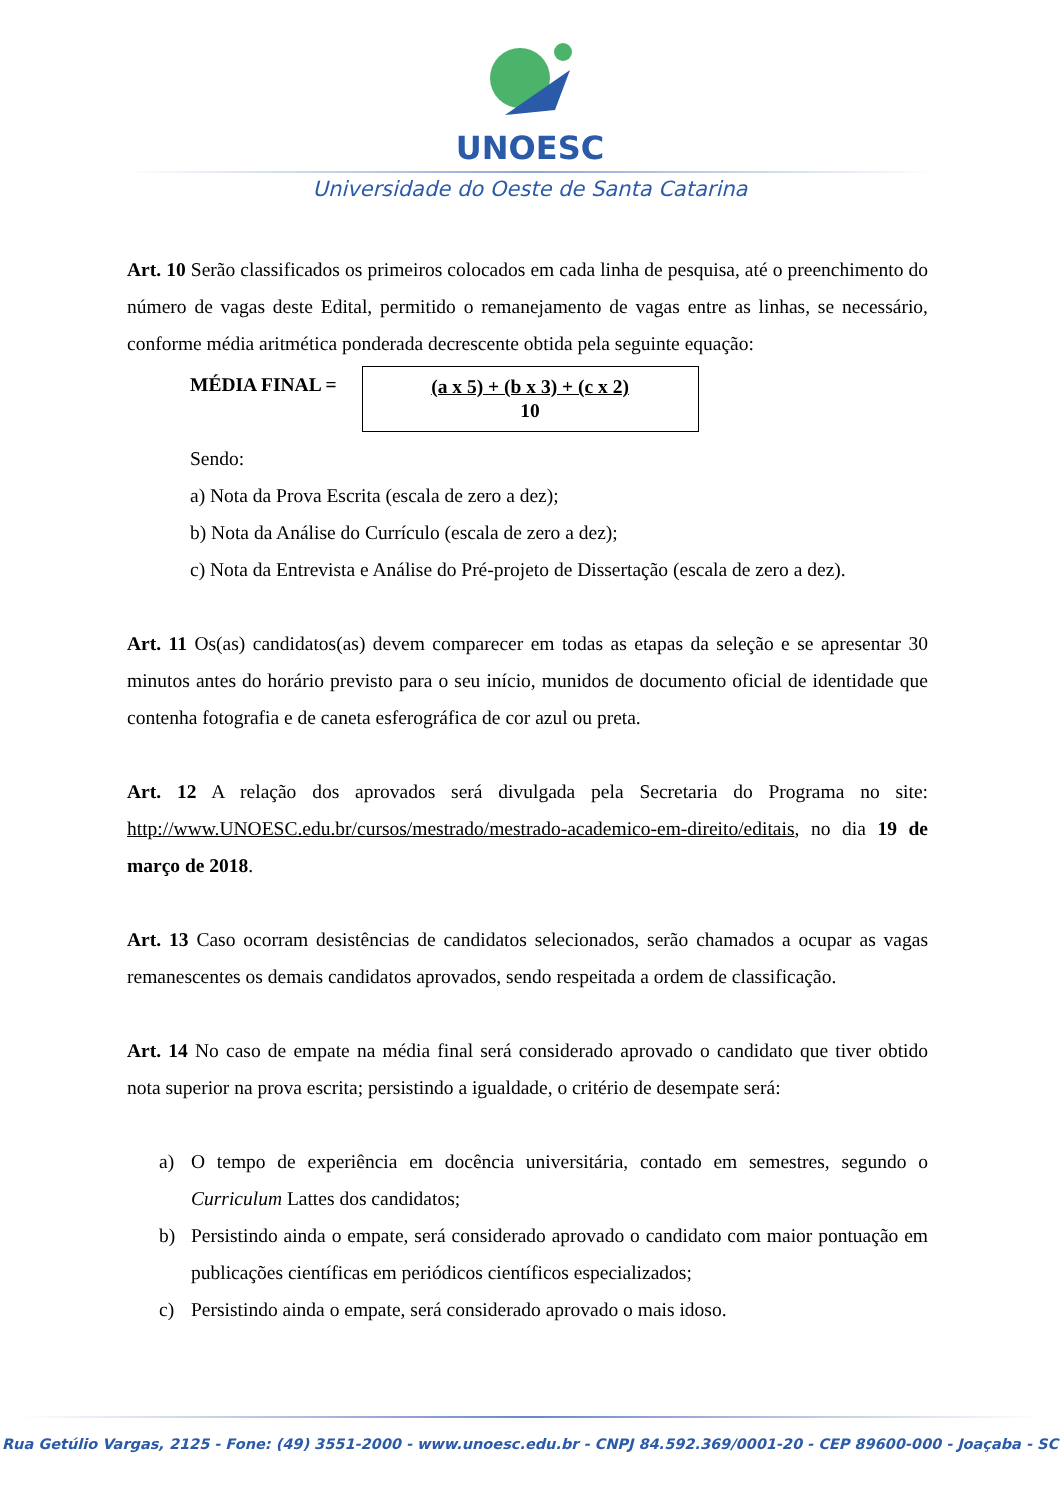UNOESC
Universidade do Oeste de Santa Catarina
Art. 10 Serão classificados os primeiros colocados em cada linha de pesquisa, até o preenchimento do número de vagas deste Edital, permitido o remanejamento de vagas entre as linhas, se necessário, conforme média aritmética ponderada decrescente obtida pela seguinte equação:
MÉDIA FINAL =
(a x 5) + (b x 3) + (c x 2)
10
Sendo:
a) Nota da Prova Escrita (escala de zero a dez);
b) Nota da Análise do Currículo (escala de zero a dez);
c) Nota da Entrevista e Análise do Pré-projeto de Dissertação (escala de zero a dez).
Art. 11 Os(as) candidatos(as) devem comparecer em todas as etapas da seleção e se apresentar 30 minutos antes do horário previsto para o seu início, munidos de documento oficial de identidade que contenha fotografia e de caneta esferográfica de cor azul ou preta.
Art. 12 A relação dos aprovados será divulgada pela Secretaria do Programa no site: http://www.UNOESC.edu.br/cursos/mestrado/mestrado-academico-em-direito/editais, no dia 19 de março de 2018.
Art. 13 Caso ocorram desistências de candidatos selecionados, serão chamados a ocupar as vagas remanescentes os demais candidatos aprovados, sendo respeitada a ordem de classificação.
Art. 14 No caso de empate na média final será considerado aprovado o candidato que tiver obtido nota superior na prova escrita; persistindo a igualdade, o critério de desempate será:
a) O tempo de experiência em docência universitária, contado em semestres, segundo o Curriculum Lattes dos candidatos;
b) Persistindo ainda o empate, será considerado aprovado o candidato com maior pontuação em publicações científicas em periódicos científicos especializados;
c) Persistindo ainda o empate, será considerado aprovado o mais idoso.
Rua Getúlio Vargas, 2125 - Fone: (49) 3551-2000 - www.unoesc.edu.br - CNPJ 84.592.369/0001-20 - CEP 89600-000 - Joaçaba - SC